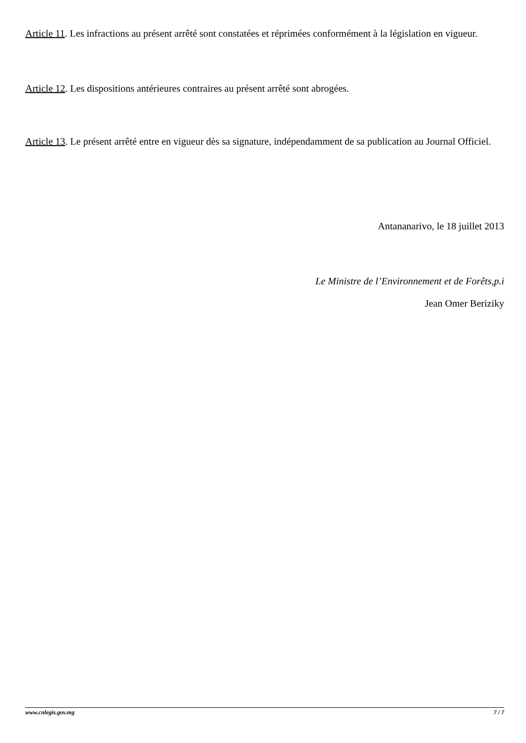Article 11. Les infractions au présent arrêté sont constatées et réprimées conformément à la législation en vigueur.
Article 12. Les dispositions antérieures contraires au présent arrêté sont abrogées.
Article 13. Le présent arrêté entre en vigueur dès sa signature, indépendamment de sa publication au Journal Officiel.
Antananarivo, le 18 juillet 2013
Le Ministre de l’Environnement et de Forêts,p.i
Jean Omer Beriziky
www.cnlegis.gov.mg 7 / 7